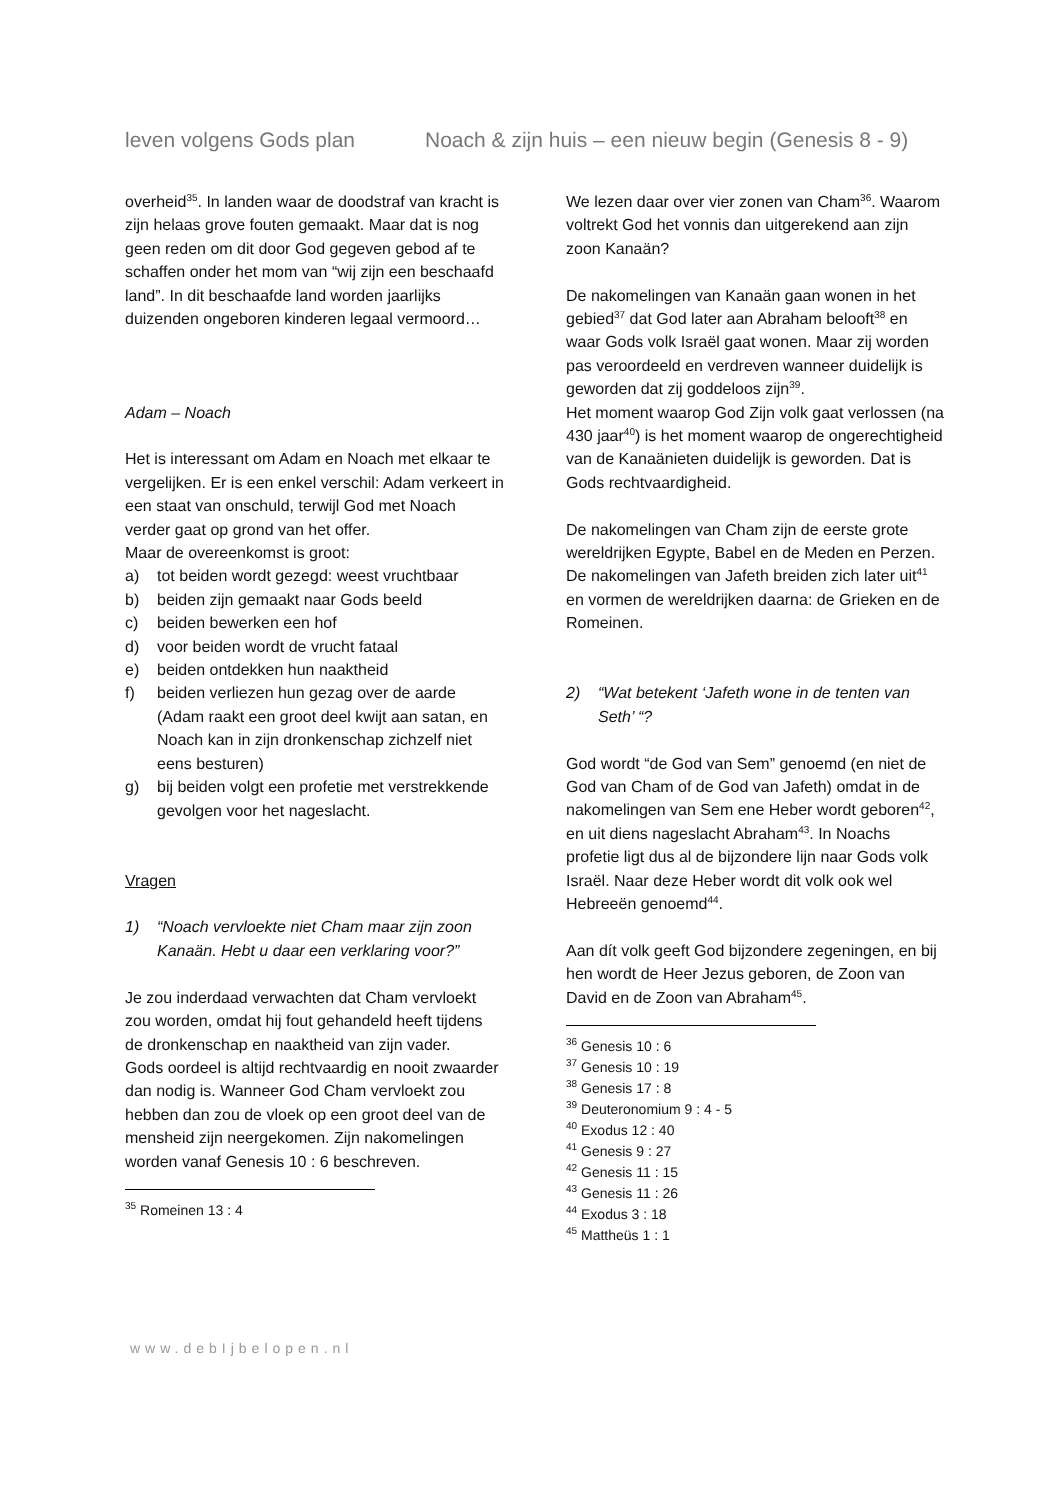leven volgens Gods plan Noach & zijn huis – een nieuw begin (Genesis 8 - 9)
overheid<sup>35</sup>. In landen waar de doodstraf van kracht is zijn helaas grove fouten gemaakt. Maar dat is nog geen reden om dit door God gegeven gebod af te schaffen onder het mom van “wij zijn een beschaafd land”. In dit beschaafde land worden jaarlijks duizenden ongeboren kinderen legaal vermoord…
Adam – Noach
Het is interessant om Adam en Noach met elkaar te vergelijken. Er is een enkel verschil: Adam verkeert in een staat van onschuld, terwijl God met Noach verder gaat op grond van het offer.
Maar de overeenkomst is groot:
a) tot beiden wordt gezegd: weest vruchtbaar
b) beiden zijn gemaakt naar Gods beeld
c) beiden bewerken een hof
d) voor beiden wordt de vrucht fataal
e) beiden ontdekken hun naaktheid
f) beiden verliezen hun gezag over de aarde (Adam raakt een groot deel kwijt aan satan, en Noach kan in zijn dronkenschap zichzelf niet eens besturen)
g) bij beiden volgt een profetie met verstrekkende gevolgen voor het nageslacht.
Vragen
1) “Noach vervloekte niet Cham maar zijn zoon Kanaän. Hebt u daar een verklaring voor?”
Je zou inderdaad verwachten dat Cham vervloekt zou worden, omdat hij fout gehandeld heeft tijdens de dronkenschap en naaktheid van zijn vader.
Gods oordeel is altijd rechtvaardig en nooit zwaarder dan nodig is. Wanneer God Cham vervloekt zou hebben dan zou de vloek op een groot deel van de mensheid zijn neergekomen. Zijn nakomelingen worden vanaf Genesis 10 : 6 beschreven.
<sup>35</sup> Romeinen 13 : 4
We lezen daar over vier zonen van Cham<sup>36</sup>. Waarom voltrekt God het vonnis dan uitgerekend aan zijn zoon Kanaän?
De nakomelingen van Kanaän gaan wonen in het gebied<sup>37</sup> dat God later aan Abraham belooft<sup>38</sup> en waar Gods volk Israël gaat wonen. Maar zij worden pas veroordeeld en verdreven wanneer duidelijk is geworden dat zij goddeloos zijn<sup>39</sup>.
Het moment waarop God Zijn volk gaat verlossen (na 430 jaar<sup>40</sup>) is het moment waarop de ongerechtigheid van de Kanaänieten duidelijk is geworden. Dat is Gods rechtvaardigheid.
De nakomelingen van Cham zijn de eerste grote wereldrijken Egypte, Babel en de Meden en Perzen.
De nakomelingen van Jafeth breiden zich later uit<sup>41</sup> en vormen de wereldrijken daarna: de Grieken en de Romeinen.
2) “Wat betekent ‘Jafeth wone in de tenten van Seth’ “?
God wordt “de God van Sem” genoemd (en niet de God van Cham of de God van Jafeth) omdat in de nakomelingen van Sem ene Heber wordt geboren<sup>42</sup>, en uit diens nageslacht Abraham<sup>43</sup>. In Noachs profetie ligt dus al de bijzondere lijn naar Gods volk Israël. Naar deze Heber wordt dit volk ook wel Hebreeën genoemd<sup>44</sup>.
Aan dít volk geeft God bijzondere zegeningen, en bij hen wordt de Heer Jezus geboren, de Zoon van David en de Zoon van Abraham<sup>45</sup>.
<sup>36</sup> Genesis 10 : 6
<sup>37</sup> Genesis 10 : 19
<sup>38</sup> Genesis 17 : 8
<sup>39</sup> Deuteronomium 9 : 4 - 5
<sup>40</sup> Exodus 12 : 40
<sup>41</sup> Genesis 9 : 27
<sup>42</sup> Genesis 11 : 15
<sup>43</sup> Genesis 11 : 26
<sup>44</sup> Exodus 3 : 18
<sup>45</sup> Mattheüs 1 : 1
www.debIjbelopen.nl